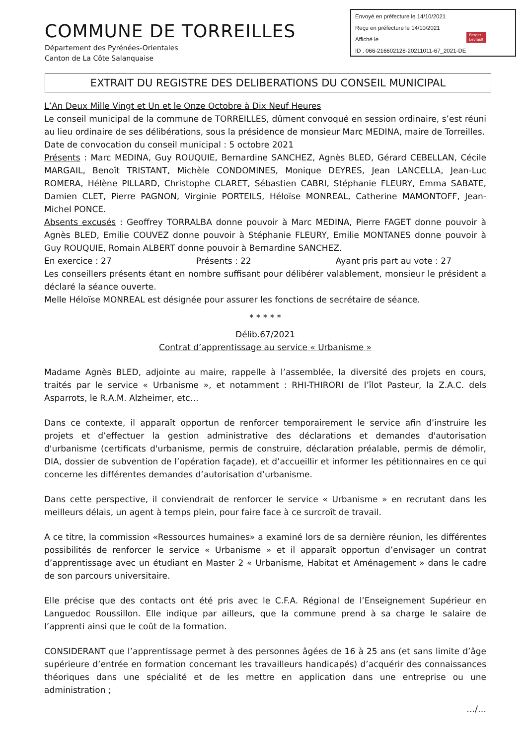Envoyé en préfecture le 14/10/2021
Reçu en préfecture le 14/10/2021
Affiché le
ID : 066-216602128-20211011-67_2021-DE
Berger
Levrault
COMMUNE DE TORREILLES
Département des Pyrénées-Orientales
Canton de La Côte Salanquaise
EXTRAIT DU REGISTRE DES DELIBERATIONS DU CONSEIL MUNICIPAL
L’An Deux Mille Vingt et Un et le Onze Octobre à Dix Neuf Heures
Le conseil municipal de la commune de TORREILLES, dûment convoqué en session ordinaire, s’est réuni au lieu ordinaire de ses délibérations, sous la présidence de monsieur Marc MEDINA, maire de Torreilles.
Date de convocation du conseil municipal : 5 octobre 2021
Présents : Marc MEDINA, Guy ROUQUIE, Bernardine SANCHEZ, Agnès BLED, Gérard CEBELLAN, Cécile MARGAIL, Benoît TRISTANT, Michèle CONDOMINES, Monique DEYRES, Jean LANCELLA, Jean-Luc ROMERA, Hélène PILLARD, Christophe CLARET, Sébastien CABRI, Stéphanie FLEURY, Emma SABATE, Damien CLET, Pierre PAGNON, Virginie PORTEILS, Héloïse MONREAL, Catherine MAMONTOFF, Jean-Michel PONCE.
Absents excusés : Geoffrey TORRALBA donne pouvoir à Marc MEDINA, Pierre FAGET donne pouvoir à Agnès BLED, Emilie COUVEZ donne pouvoir à Stéphanie FLEURY, Emilie MONTANES donne pouvoir à Guy ROUQUIE, Romain ALBERT donne pouvoir à Bernardine SANCHEZ.
En exercice : 27 Présents : 22 Ayant pris part au vote : 27
Les conseillers présents étant en nombre suffisant pour délibérer valablement, monsieur le président a déclaré la séance ouverte.
Melle Héloïse MONREAL est désignée pour assurer les fonctions de secrétaire de séance.
* * * * *
Délib.67/2021
Contrat d’apprentissage au service « Urbanisme »
Madame Agnès BLED, adjointe au maire, rappelle à l’assemblée, la diversité des projets en cours, traités par le service « Urbanisme », et notamment : RHI-THIRORI de l’îlot Pasteur, la Z.A.C. dels Asparrots, le R.A.M. Alzheimer, etc…
Dans ce contexte, il apparaît opportun de renforcer temporairement le service afin d’instruire les projets et d’effectuer la gestion administrative des déclarations et demandes d'autorisation d'urbanisme (certificats d'urbanisme, permis de construire, déclaration préalable, permis de démolir, DIA, dossier de subvention de l’opération façade), et d’accueillir et informer les pétitionnaires en ce qui concerne les différentes demandes d’autorisation d’urbanisme.
Dans cette perspective, il conviendrait de renforcer le service « Urbanisme » en recrutant dans les meilleurs délais, un agent à temps plein, pour faire face à ce surcroît de travail.
A ce titre, la commission «Ressources humaines» a examiné lors de sa dernière réunion, les différentes possibilités de renforcer le service « Urbanisme » et il apparaît opportun d’envisager un contrat d’apprentissage avec un étudiant en Master 2 « Urbanisme, Habitat et Aménagement » dans le cadre de son parcours universitaire.
Elle précise que des contacts ont été pris avec le C.F.A. Régional de l’Enseignement Supérieur en Languedoc Roussillon. Elle indique par ailleurs, que la commune prend à sa charge le salaire de l’apprenti ainsi que le coût de la formation.
CONSIDERANT que l’apprentissage permet à des personnes âgées de 16 à 25 ans (et sans limite d’âge supérieure d’entrée en formation concernant les travailleurs handicapés) d’acquérir des connaissances théoriques dans une spécialité et de les mettre en application dans une entreprise ou une administration ;
…/…